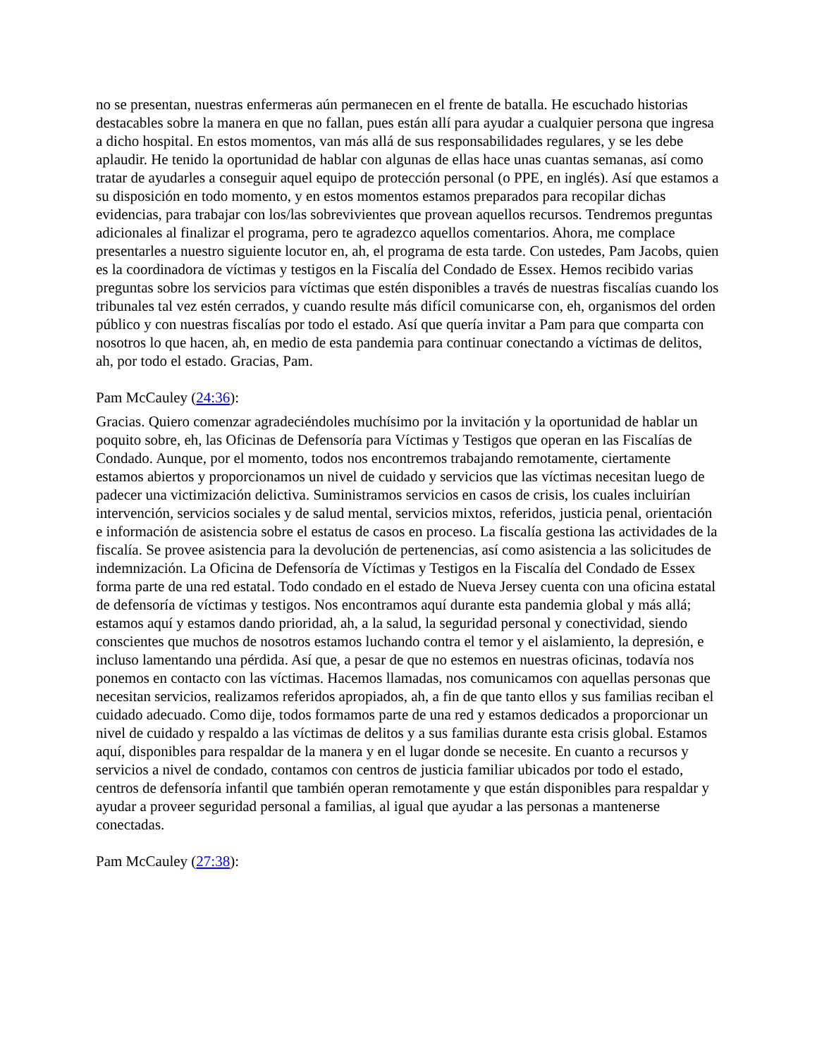no se presentan, nuestras enfermeras aún permanecen en el frente de batalla. He escuchado historias destacables sobre la manera en que no fallan, pues están allí para ayudar a cualquier persona que ingresa a dicho hospital. En estos momentos, van más allá de sus responsabilidades regulares, y se les debe aplaudir. He tenido la oportunidad de hablar con algunas de ellas hace unas cuantas semanas, así como tratar de ayudarles a conseguir aquel equipo de protección personal (o PPE, en inglés). Así que estamos a su disposición en todo momento, y en estos momentos estamos preparados para recopilar dichas evidencias, para trabajar con los/las sobrevivientes que provean aquellos recursos. Tendremos preguntas adicionales al finalizar el programa, pero te agradezco aquellos comentarios. Ahora, me complace presentarles a nuestro siguiente locutor en, ah, el programa de esta tarde. Con ustedes, Pam Jacobs, quien es la coordinadora de víctimas y testigos en la Fiscalía del Condado de Essex. Hemos recibido varias preguntas sobre los servicios para víctimas que estén disponibles a través de nuestras fiscalías cuando los tribunales tal vez estén cerrados, y cuando resulte más difícil comunicarse con, eh, organismos del orden público y con nuestras fiscalías por todo el estado. Así que quería invitar a Pam para que comparta con nosotros lo que hacen, ah, en medio de esta pandemia para continuar conectando a víctimas de delitos, ah, por todo el estado. Gracias, Pam.
Pam McCauley (24:36):
Gracias. Quiero comenzar agradeciéndoles muchísimo por la invitación y la oportunidad de hablar un poquito sobre, eh, las Oficinas de Defensoría para Víctimas y Testigos que operan en las Fiscalías de Condado. Aunque, por el momento, todos nos encontremos trabajando remotamente, ciertamente estamos abiertos y proporcionamos un nivel de cuidado y servicios que las víctimas necesitan luego de padecer una victimización delictiva. Suministramos servicios en casos de crisis, los cuales incluirían intervención, servicios sociales y de salud mental, servicios mixtos, referidos, justicia penal, orientación e información de asistencia sobre el estatus de casos en proceso. La fiscalía gestiona las actividades de la fiscalía. Se provee asistencia para la devolución de pertenencias, así como asistencia a las solicitudes de indemnización. La Oficina de Defensoría de Víctimas y Testigos en la Fiscalía del Condado de Essex forma parte de una red estatal. Todo condado en el estado de Nueva Jersey cuenta con una oficina estatal de defensoría de víctimas y testigos. Nos encontramos aquí durante esta pandemia global y más allá; estamos aquí y estamos dando prioridad, ah, a la salud, la seguridad personal y conectividad, siendo conscientes que muchos de nosotros estamos luchando contra el temor y el aislamiento, la depresión, e incluso lamentando una pérdida. Así que, a pesar de que no estemos en nuestras oficinas, todavía nos ponemos en contacto con las víctimas. Hacemos llamadas, nos comunicamos con aquellas personas que necesitan servicios, realizamos referidos apropiados, ah, a fin de que tanto ellos y sus familias reciban el cuidado adecuado. Como dije, todos formamos parte de una red y estamos dedicados a proporcionar un nivel de cuidado y respaldo a las víctimas de delitos y a sus familias durante esta crisis global. Estamos aquí, disponibles para respaldar de la manera y en el lugar donde se necesite. En cuanto a recursos y servicios a nivel de condado, contamos con centros de justicia familiar ubicados por todo el estado, centros de defensoría infantil que también operan remotamente y que están disponibles para respaldar y ayudar a proveer seguridad personal a familias, al igual que ayudar a las personas a mantenerse conectadas.
Pam McCauley (27:38):